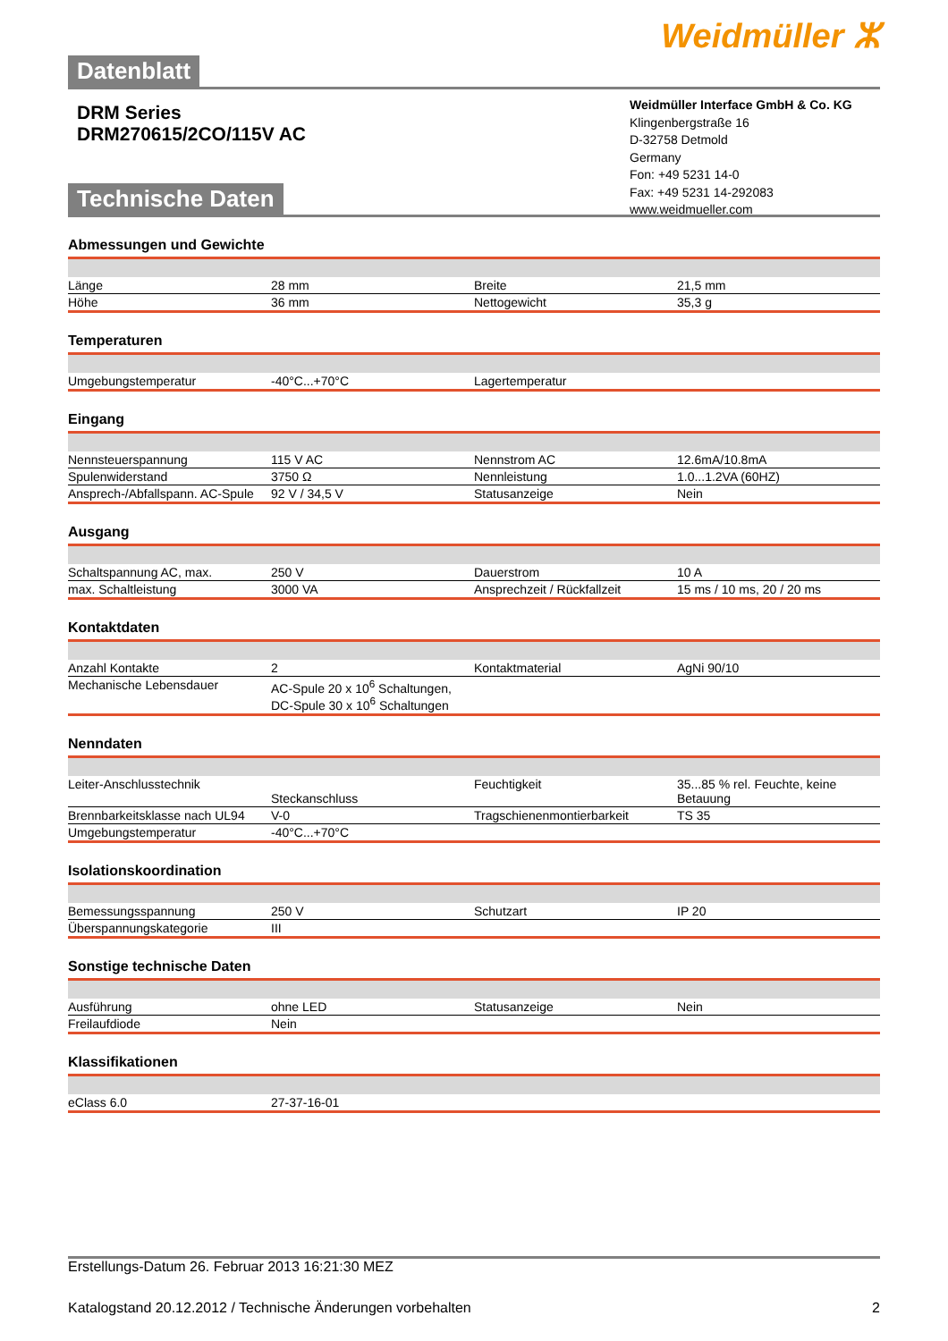Weidmüller ⵣ
Datenblatt
DRM Series
DRM270615/2CO/115V AC
Weidmüller Interface GmbH & Co. KG
Klingenbergstraße 16
D-32758 Detmold
Germany
Fon: +49 5231 14-0
Fax: +49 5231 14-292083
www.weidmueller.com
Technische Daten
Abmessungen und Gewichte
| Länge | 28 mm | | Breite | 21,5 mm |
| Höhe | 36 mm | | Nettogewicht | 35,3 g |
Temperaturen
| Umgebungstemperatur | -40°C...+70°C | | Lagertemperatur | |
Eingang
| Nennsteuerspannung | 115 V AC | | Nennstrom AC | 12.6mA/10.8mA |
| Spulenwiderstand | 3750 Ω | | Nennleistung | 1.0...1.2VA (60HZ) |
| Ansprech-/Abfallspann. AC-Spule | 92 V / 34,5 V | | Statusanzeige | Nein |
Ausgang
| Schaltspannung AC, max. | 250 V | | Dauerstrom | 10 A |
| max. Schaltleistung | 3000 VA | | Ansprechzeit / Rückfallzeit | 15 ms / 10 ms, 20 / 20 ms |
Kontaktdaten
| Anzahl Kontakte | 2 | | Kontaktmaterial | AgNi 90/10 |
| Mechanische Lebensdauer | AC-Spule 20 x 10<sup>6</sup> Schaltungen, DC-Spule 30 x 10<sup>6</sup> Schaltungen | | | |
Nenndaten
| Leiter-Anschlusstechnik | Steckanschluss | | Feuchtigkeit | 35...85 % rel. Feuchte, keine Betauung |
| Brennbarkeitsklasse nach UL94 | V-0 | | Tragschienenmontierbarkeit | TS 35 |
| Umgebungstemperatur | -40°C...+70°C | | | |
Isolationskoordination
| Bemessungsspannung | 250 V | | Schutzart | IP 20 |
| Überspannungskategorie | III | | | |
Sonstige technische Daten
| Ausführung | ohne LED | | Statusanzeige | Nein |
| Freilaufdiode | Nein | | | |
Klassifikationen
| eClass 6.0 | 27-37-16-01 | | | |
Erstellungs-Datum 26. Februar 2013 16:21:30 MEZ
Katalogstand 20.12.2012 / Technische Änderungen vorbehalten 2